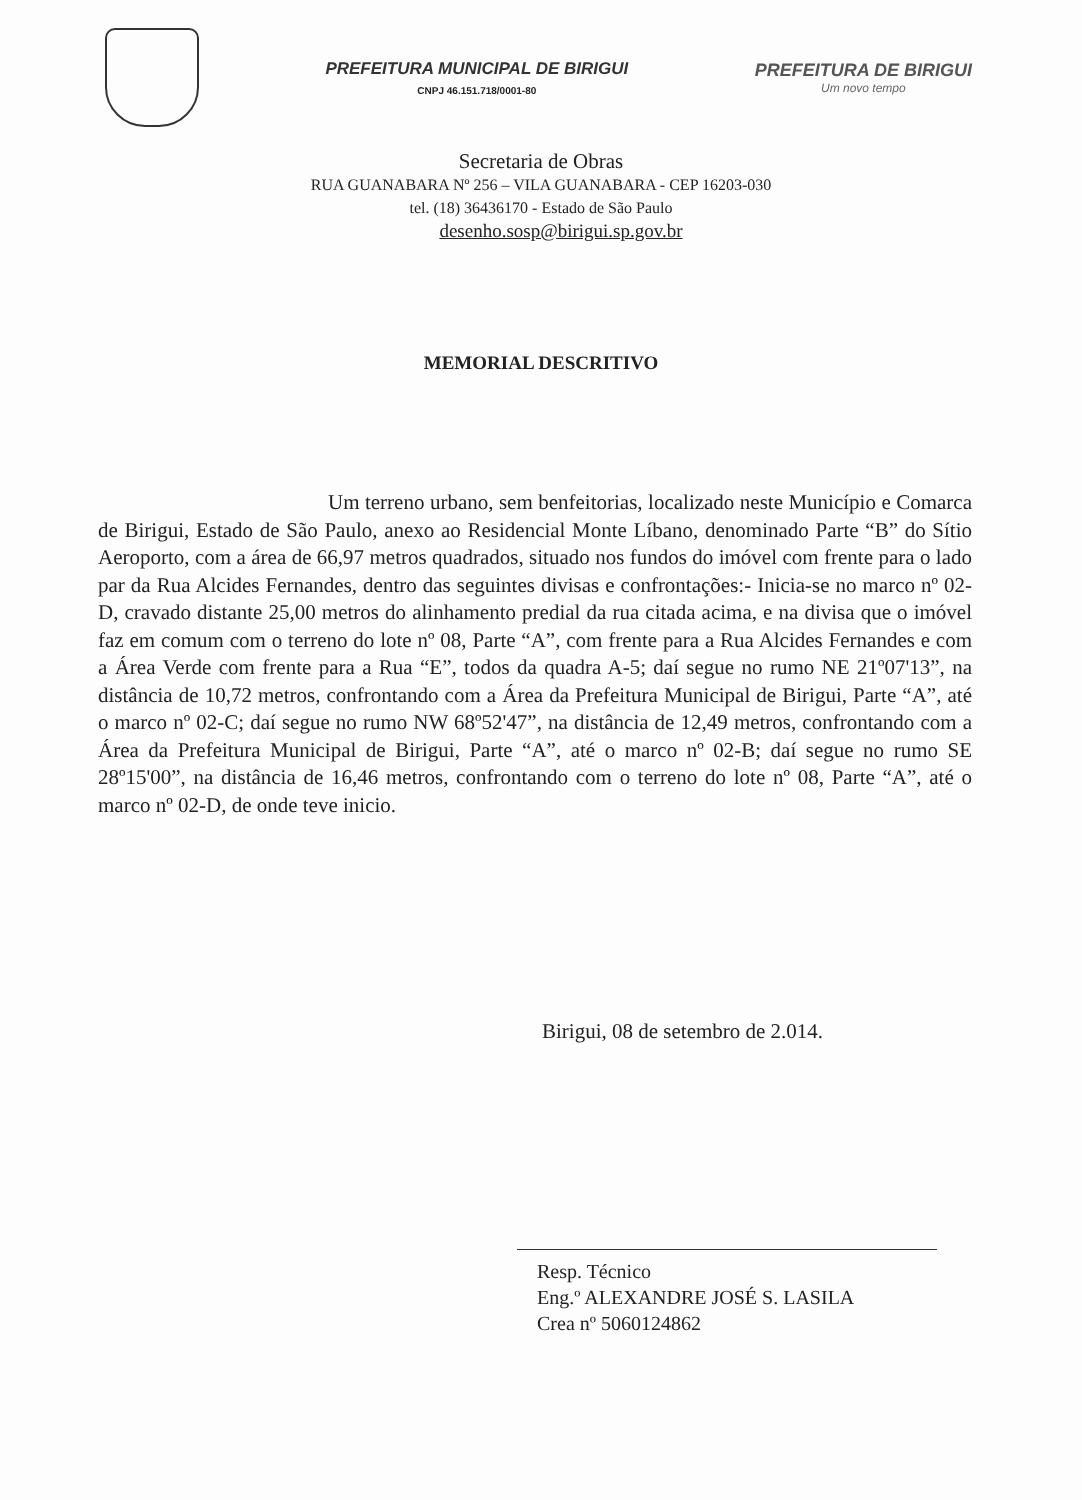PREFEITURA MUNICIPAL DE BIRIGUI
CNPJ 46.151.718/0001-80
PREFEITURA DE BIRIGUI
Um novo tempo
Secretaria de Obras
RUA GUANABARA Nº 256 – VILA GUANABARA - CEP 16203-030
tel. (18) 36436170 - Estado de São Paulo
desenho.sosp@birigui.sp.gov.br
MEMORIAL DESCRITIVO
Um terreno urbano, sem benfeitorias, localizado neste Município e Comarca de Birigui, Estado de São Paulo, anexo ao Residencial Monte Líbano, denominado Parte “B” do Sítio Aeroporto, com a área de 66,97 metros quadrados, situado nos fundos do imóvel com frente para o lado par da Rua Alcides Fernandes, dentro das seguintes divisas e confrontações:- Inicia-se no marco nº 02-D, cravado distante 25,00 metros do alinhamento predial da rua citada acima, e na divisa que o imóvel faz em comum com o terreno do lote nº 08, Parte “A”, com frente para a Rua Alcides Fernandes e com a Área Verde com frente para a Rua “E”, todos da quadra A-5; daí segue no rumo NE 21º07'13”, na distância de 10,72 metros, confrontando com a Área da Prefeitura Municipal de Birigui, Parte “A”, até o marco nº 02-C; daí segue no rumo NW 68º52'47”, na distância de 12,49 metros, confrontando com a Área da Prefeitura Municipal de Birigui, Parte “A”, até o marco nº 02-B; daí segue no rumo SE 28º15'00”, na distância de 16,46 metros, confrontando com o terreno do lote nº 08, Parte “A”, até o marco nº 02-D, de onde teve inicio.
Birigui, 08 de setembro de 2.014.
Resp. Técnico
Eng.º ALEXANDRE JOSÉ S. LASILA
Crea nº 5060124862